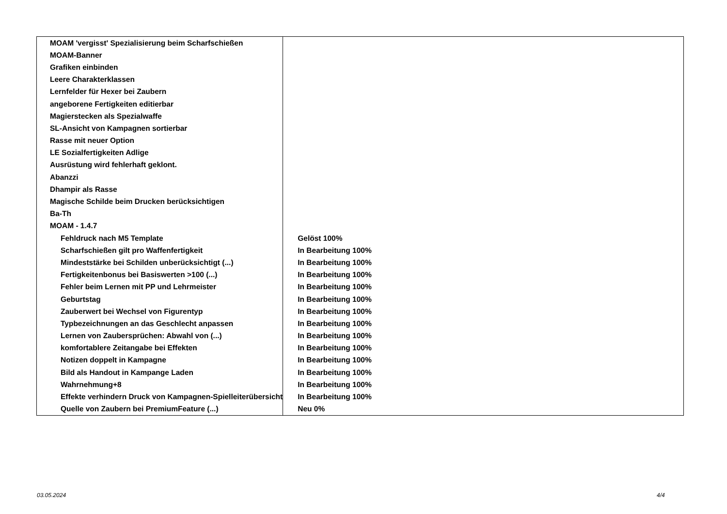| MOAM 'vergisst' Spezialisierung beim Scharfschießen | |
| MOAM-Banner | |
| Grafiken einbinden | |
| Leere Charakterklassen | |
| Lernfelder für Hexer bei Zaubern | |
| angeborene Fertigkeiten editierbar | |
| Magierstecken als Spezialwaffe | |
| SL-Ansicht von Kampagnen sortierbar | |
| Rasse mit neuer Option | |
| LE Sozialfertigkeiten Adlige | |
| Ausrüstung wird fehlerhaft geklont. | |
| Abanzzi | |
| Dhampir als Rasse | |
| Magische Schilde beim Drucken berücksichtigen | |
| Ba-Th | |
| MOAM - 1.4.7 | |
| Fehldruck nach M5 Template | Gelöst 100% |
| Scharfschießen gilt pro Waffenfertigkeit | In Bearbeitung 100% |
| Mindeststärke bei Schilden unberücksichtigt (...) | In Bearbeitung 100% |
| Fertigkeitenbonus bei Basiswerten >100 (...) | In Bearbeitung 100% |
| Fehler beim Lernen mit PP und Lehrmeister | In Bearbeitung 100% |
| Geburtstag | In Bearbeitung 100% |
| Zauberwert bei Wechsel von Figurentyp | In Bearbeitung 100% |
| Typbezeichnungen an das Geschlecht anpassen | In Bearbeitung 100% |
| Lernen von Zaubersprüchen: Abwahl von (...) | In Bearbeitung 100% |
| komfortablere Zeitangabe bei Effekten | In Bearbeitung 100% |
| Notizen doppelt in Kampagne | In Bearbeitung 100% |
| Bild als Handout in Kampange Laden | In Bearbeitung 100% |
| Wahrnehmung+8 | In Bearbeitung 100% |
| Effekte verhindern Druck von Kampagnen-Spielleiterübersicht | In Bearbeitung 100% |
| Quelle von Zaubern bei PremiumFeature (...) | Neu 0% |
03.05.2024 4/4